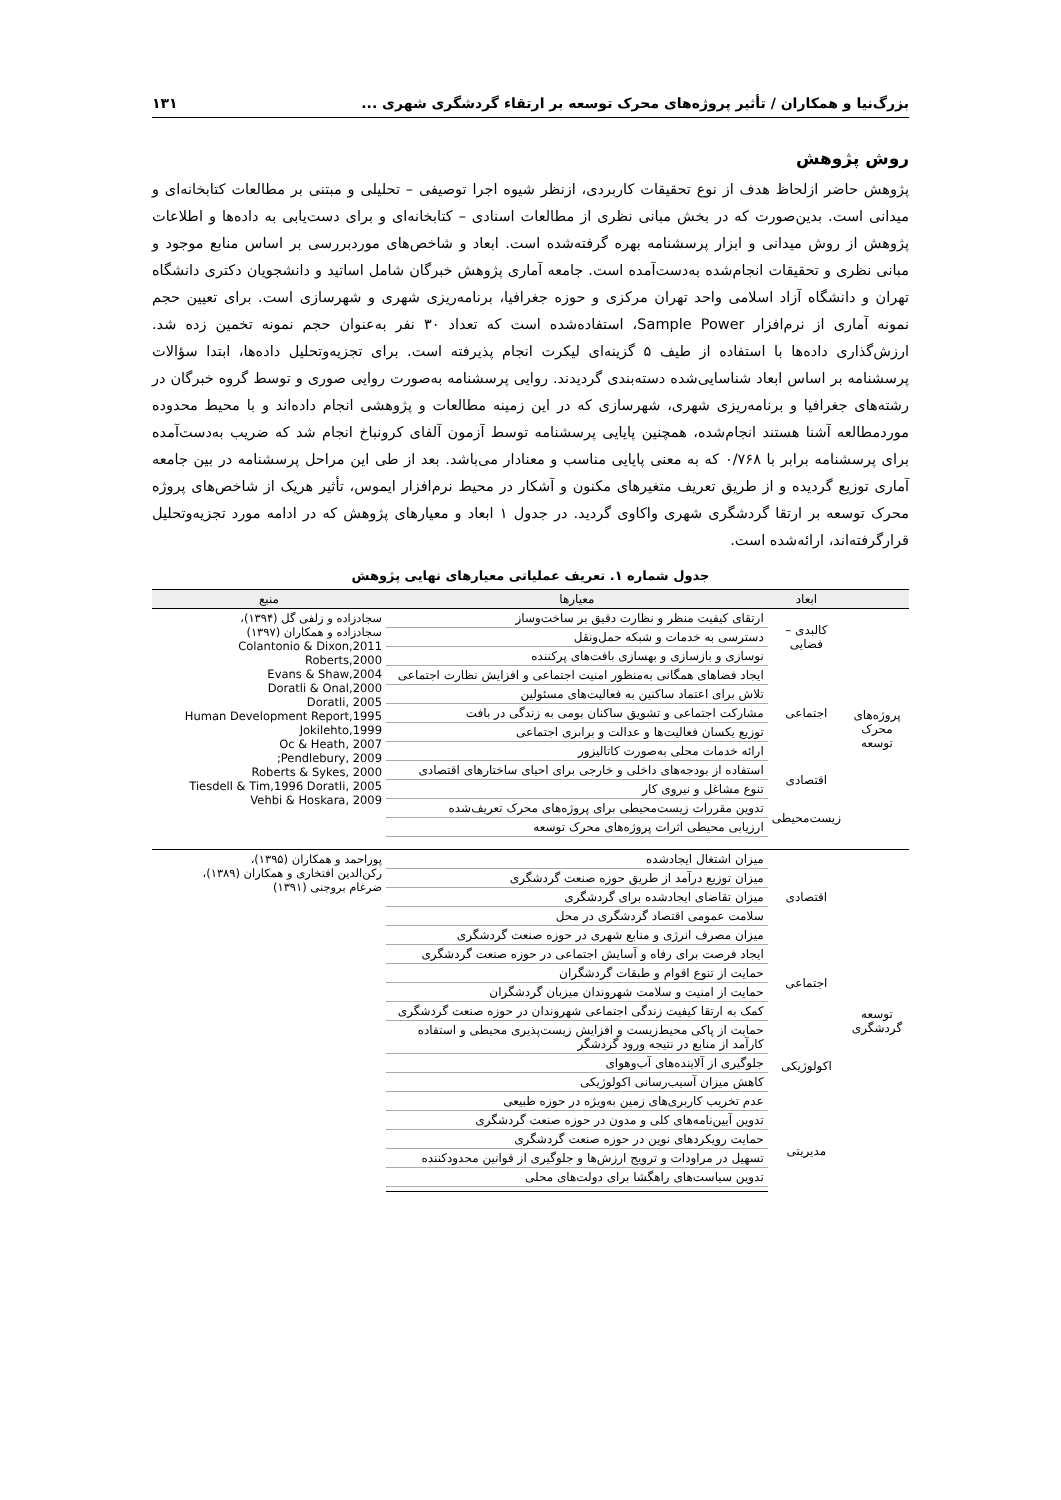بزرگ‌نیا و همکاران / تأثیر پروژه‌های محرک توسعه بر ارتقاء گردشگری شهری ... ۱۳۱
روش پژوهش
پژوهش حاضر ازلحاظ هدف از نوع تحقیقات کاربردی، ازنظر شیوه اجرا توصیفی – تحلیلی و مبتنی بر مطالعات کتابخانه‌ای و میدانی است. بدین‌صورت که در بخش مبانی نظری از مطالعات اسنادی – کتابخانه‌ای و برای دست‌یابی به داده‌ها و اطلاعات پژوهش از روش میدانی و ابزار پرسشنامه بهره گرفته‌شده است. ابعاد و شاخص‌های موردبررسی بر اساس منابع موجود و مبانی نظری و تحقیقات انجام‌شده به‌دست‌آمده است. جامعه آماری پژوهش خبرگان شامل اساتید و دانشجویان دکتری دانشگاه تهران و دانشگاه آزاد اسلامی واحد تهران مرکزی و حوزه جغرافیا، برنامه‌ریزی شهری و شهرسازی است. برای تعیین حجم نمونه آماری از نرم‌افزار Sample Power، استفاده‌شده است که تعداد ۳۰ نفر به‌عنوان حجم نمونه تخمین زده شد. ارزش‌گذاری داده‌ها با استفاده از طیف ۵ گزینه‌ای لیکرت انجام پذیرفته است. برای تجزیه‌وتحلیل داده‌ها، ابتدا سؤالات پرسشنامه بر اساس ابعاد شناسایی‌شده دسته‌بندی گردیدند. روایی پرسشنامه به‌صورت روایی صوری و توسط گروه خبرگان در رشته‌های جغرافیا و برنامه‌ریزی شهری، شهرسازی که در این زمینه مطالعات و پژوهشی انجام داده‌اند و با محیط محدوده موردمطالعه آشنا هستند انجام‌شده، همچنین پایایی پرسشنامه توسط آزمون آلفای کرونباخ انجام شد که ضریب به‌دست‌آمده برای پرسشنامه برابر با ۰/۷۶۸ که به معنی پایایی مناسب و معنادار می‌باشد. بعد از طی این مراحل پرسشنامه در بین جامعه آماری توزیع گردیده و از طریق تعریف متغیرهای مکنون و آشکار در محیط نرم‌افزار ایموس، تأثیر هریک از شاخص‌های پروژه محرک توسعه بر ارتقا گردشگری شهری واکاوی گردید. در جدول ۱ ابعاد و معیارهای پژوهش که در ادامه مورد تجزیه‌وتحلیل قرارگرفته‌اند، ارائه‌شده است.
جدول شماره ۱. تعریف عملیاتی معیارهای نهایی پژوهش
| | ابعاد | معیارها | منبع |
| --- | --- | --- | --- |
| پروژه‌های محرک توسعه | کالبدی – فضایی | ارتقای کیفیت منظر و نظارت دقیق بر ساخت‌وساز | سجادزاده و زلفی گل (۱۳۹۴)، سجادزاده و همکاران (۱۳۹۷) Colantonio & Dixon,2011 Roberts,2000 Evans & Shaw,2004 Doratli & Onal,2000 Doratli, 2005 Human Development Report,1995 Jokilehto,1999 Oc & Heath, 2007 Pendlebury, 2009; Roberts & Sykes, 2000 Tiesdell & Tim,1996 Doratli, 2005 Vehbi & Hoskara, 2009 |
| | | دسترسی به خدمات و شبکه حمل‌ونقل | |
| | | نوسازی و بازسازی و بهسازی بافت‌های پرکننده | |
| | اجتماعی | ایجاد فضاهای همگانی به‌منظور امنیت اجتماعی و افزایش نظارت اجتماعی | |
| | | تلاش برای اعتماد ساکنین به فعالیت‌های مسئولین | |
| | | مشارکت اجتماعی و تشویق ساکنان بومی به زندگی در بافت | |
| | | توزیع یکسان فعالیت‌ها و عدالت و برابری اجتماعی | |
| | | ارائه خدمات محلی به‌صورت کاتالیزور | |
| | اقتصادی | استفاده از بودجه‌های داخلی و خارجی برای احیای ساختارهای اقتصادی | |
| | | تنوع مشاغل و نیروی کار | |
| | زیست‌محیطی | تدوین مقررات زیست‌محیطی برای پروژه‌های محرک تعریف‌شده | |
| | | ارزیابی محیطی اثرات پروژه‌های محرک توسعه | |
| توسعه گردشگری | اقتصادی | میزان اشتغال ایجادشده | پوراحمد و همکاران (۱۳۹۵)، رکن‌الدین افتخاری و همکاران (۱۳۸۹)، ضرغام بروجنی (۱۳۹۱) |
| | | میزان توزیع درآمد از طریق حوزه صنعت گردشگری | |
| | | میزان تقاضای ایجادشده برای گردشگری | |
| | | سلامت عمومی اقتصاد گردشگری در محل | |
| | | میزان مصرف انرژی و منابع شهری در حوزه صنعت گردشگری | |
| | اجتماعی | ایجاد فرصت برای رفاه و آسایش اجتماعی در حوزه صنعت گردشگری | |
| | | حمایت از تنوع اقوام و طبقات گردشگران | |
| | | حمایت از امنیت و سلامت شهروندان میزبان گردشگران | |
| | | کمک به ارتقا کیفیت زندگی اجتماعی شهروندان در حوزه صنعت گردشگری | |
| | اکولوژیکی | حمایت از پاکی محیط‌زیست و افزایش زیست‌پذیری محیطی و استفاده کارآمد از منابع در نتیجه ورود گردشگر | |
| | | جلوگیری از آلاینده‌های آب‌وهوای | |
| | | کاهش میزان آسیب‌رسانی اکولوژیکی | |
| | | عدم تخریب کاربری‌های زمین به‌ویژه در حوزه طبیعی | |
| | مدیریتی | تدوین آیین‌نامه‌های کلی و مدون در حوزه صنعت گردشگری | |
| | | حمایت رویکردهای نوین در حوزه صنعت گردشگری | |
| | | تسهیل در مراودات و ترویج ارزش‌ها و جلوگیری از قوانین محدودکننده | |
| | | تدوین سیاست‌های راهگشا برای دولت‌های محلی | |